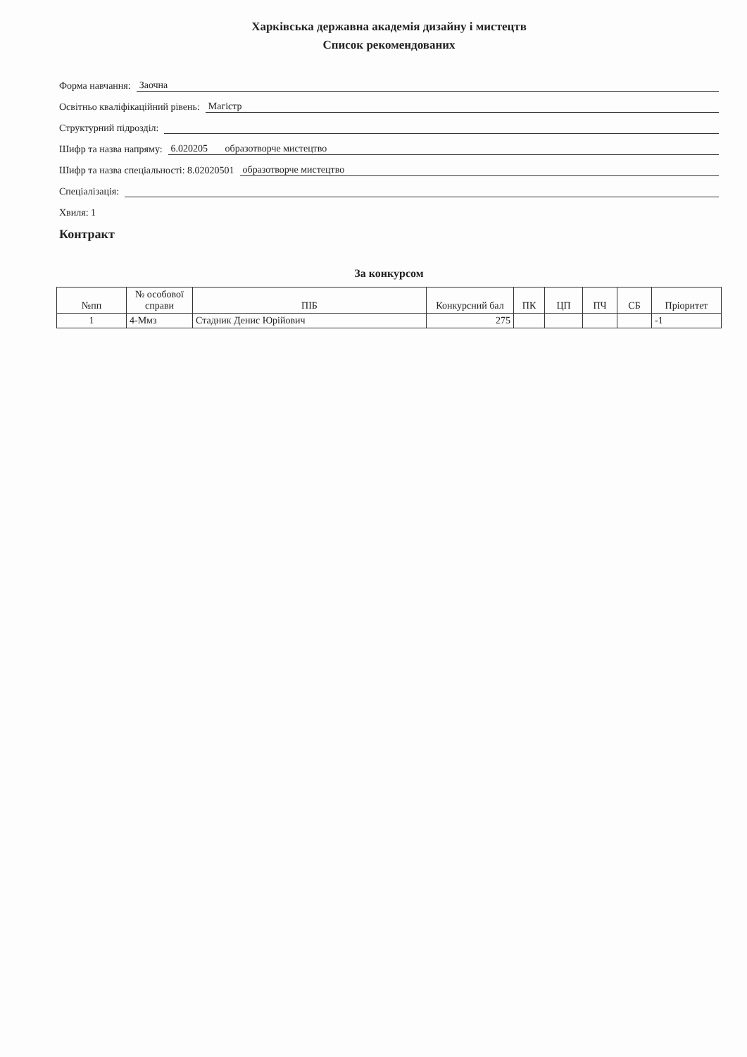Харківська державна академія дизайну і мистецтв
Список рекомендованих
Форма навчання: Заочна
Освітньо кваліфікаційний рівень: Магістр
Структурний підрозділ:
Шифр та назва напряму: 6.020205 образотворче мистецтво
Шифр та назва спеціальності: 8.02020501 образотворче мистецтво
Спеціалізація:
Хвиля: 1
Контракт
За конкурсом
| №пп | № особової справи | ПІБ | Конкурсний бал | ПК | ЦП | ПЧ | СБ | Пріоритет |
| --- | --- | --- | --- | --- | --- | --- | --- | --- |
| 1 | 4-Ммз | Стадник Денис Юрійович | 275 | | | | | -1 |